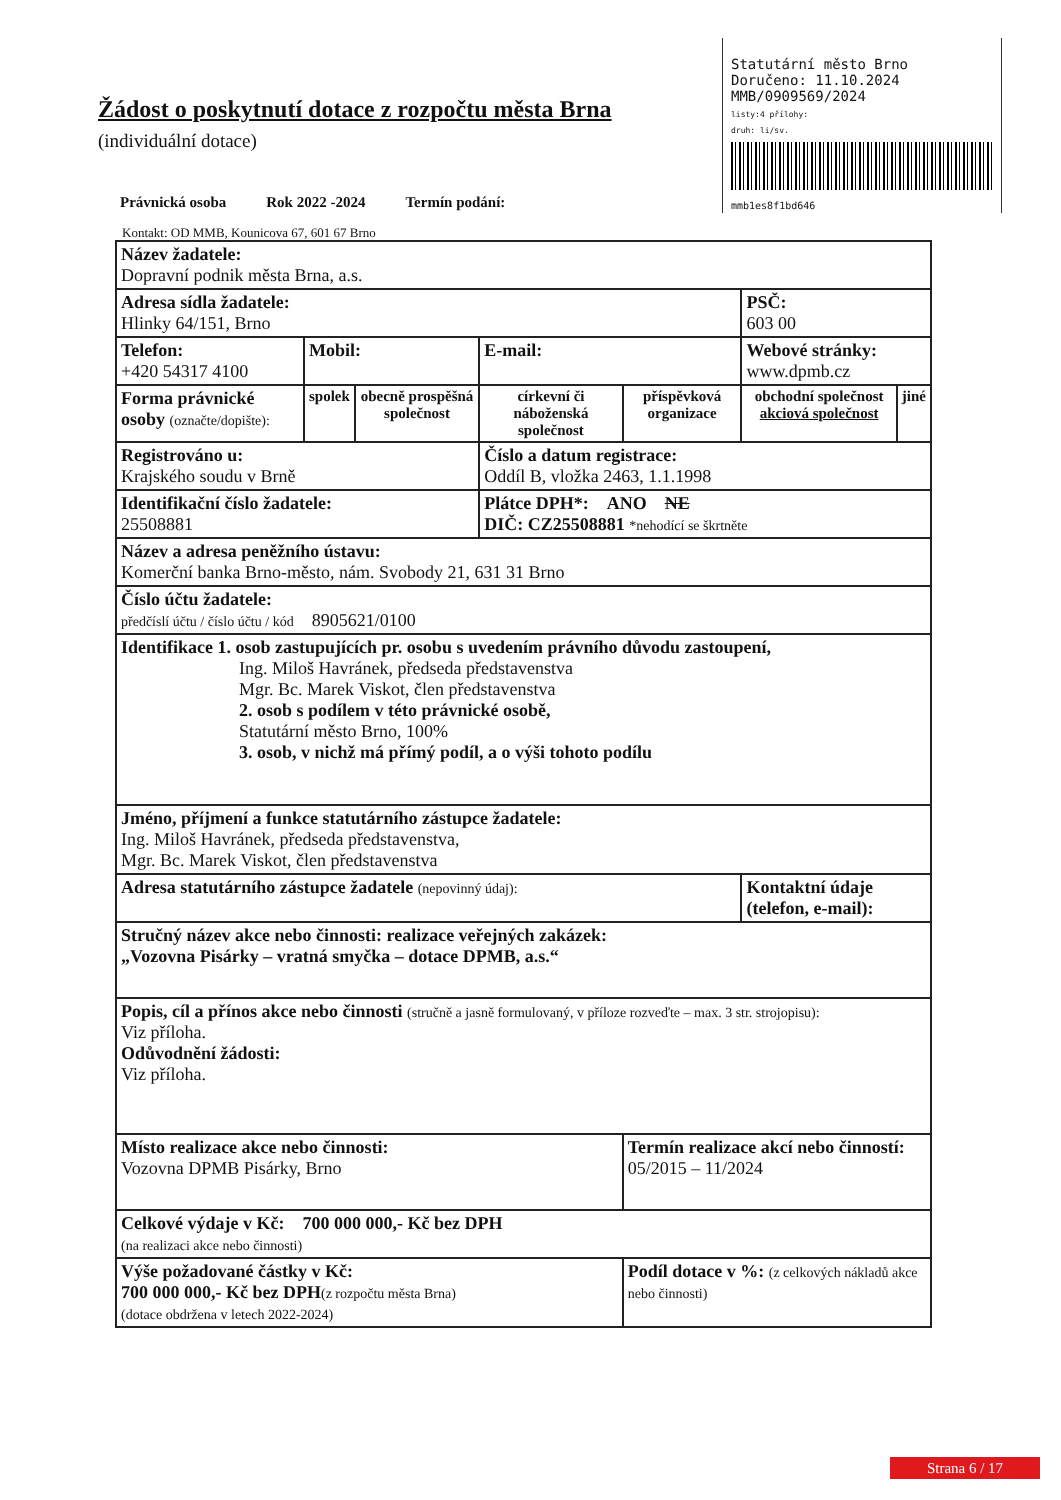Statutární město Brno
Doručeno: 11.10.2024
MMB/0909569/2024
listy:4 přílohy:
druh: li/sv.
mmb1es8f1bd646
Žádost o poskytnutí dotace z rozpočtu města Brna
(individuální dotace)
Právnická osoba Rok 2022 -2024 Termín podání:
Kontakt: OD MMB, Kounicova 67, 601 67 Brno
| Název žadatele: Dopravní podnik města Brna, a.s. | | | | | | |
| Adresa sídla žadatele: Hlinky 64/151, Brno | | | | | PSČ: 603 00 | |
| Telefon: +420 54317 4100 | Mobil: | | E-mail: | | Webové stránky: www.dpmb.cz | |
| Forma právnické osoby (označte/dopište): | spolek | obecně prospěšná společnost | církevní či náboženská společnost | příspěvková organizace | obchodní společnost akciová společnost | jiné |
| Registrováno u: Krajského soudu v Brně | | | Číslo a datum registrace: Oddíl B, vložka 2463, 1.1.1998 | | | |
| Identifikační číslo žadatele: 25508881 | | | Plátce DPH*: ANO NE DIČ: CZ25508881 *nehodící se škrtněte | | | |
| Název a adresa peněžního ústavu: Komerční banka Brno-město, nám. Svobody 21, 631 31 Brno | | | | | | |
| Číslo účtu žadatele: předčíslí účtu / číslo účtu / kód 8905621/0100 | | | | | | |
| Identifikace 1. osob zastupujících pr. osobu s uvedením právního důvodu zastoupení, Ing. Miloš Havránek, předseda představenstva Mgr. Bc. Marek Viskot, člen představenstva 2. osob s podílem v této právnické osobě, Statutární město Brno, 100% 3. osob, v nichž má přímý podíl, a o výši tohoto podílu | | | | | | |
| Jméno, příjmení a funkce statutárního zástupce žadatele: Ing. Miloš Havránek, předseda představenstva, Mgr. Bc. Marek Viskot, člen představenstva | | | | | | |
| Adresa statutárního zástupce žadatele (nepovinný údaj): | | | | | Kontaktní údaje (telefon, e-mail): | |
| Stručný název akce nebo činnosti: realizace veřejných zakázek: „Vozovna Pisárky – vratná smyčka – dotace DPMB, a.s.“ | | | | | | |
| Popis, cíl a přínos akce nebo činnosti (stručně a jasně formulovaný, v příloze rozveďte – max. 3 str. strojopisu): Viz příloha. Odůvodnění žádosti: Viz příloha. | | | | | | |
| Místo realizace akce nebo činnosti: Vozovna DPMB Pisárky, Brno | | | | Termín realizace akcí nebo činností: 05/2015 – 11/2024 | | |
| Celkové výdaje v Kč: 700 000 000,- Kč bez DPH (na realizaci akce nebo činnosti) | | | | | | |
| Výše požadované částky v Kč: 700 000 000,- Kč bez DPH (z rozpočtu města Brna) (dotace obdržena v letech 2022-2024) | | | | Podíl dotace v %: (z celkových nákladů akce nebo činnosti) | | |
Strana 6 / 17